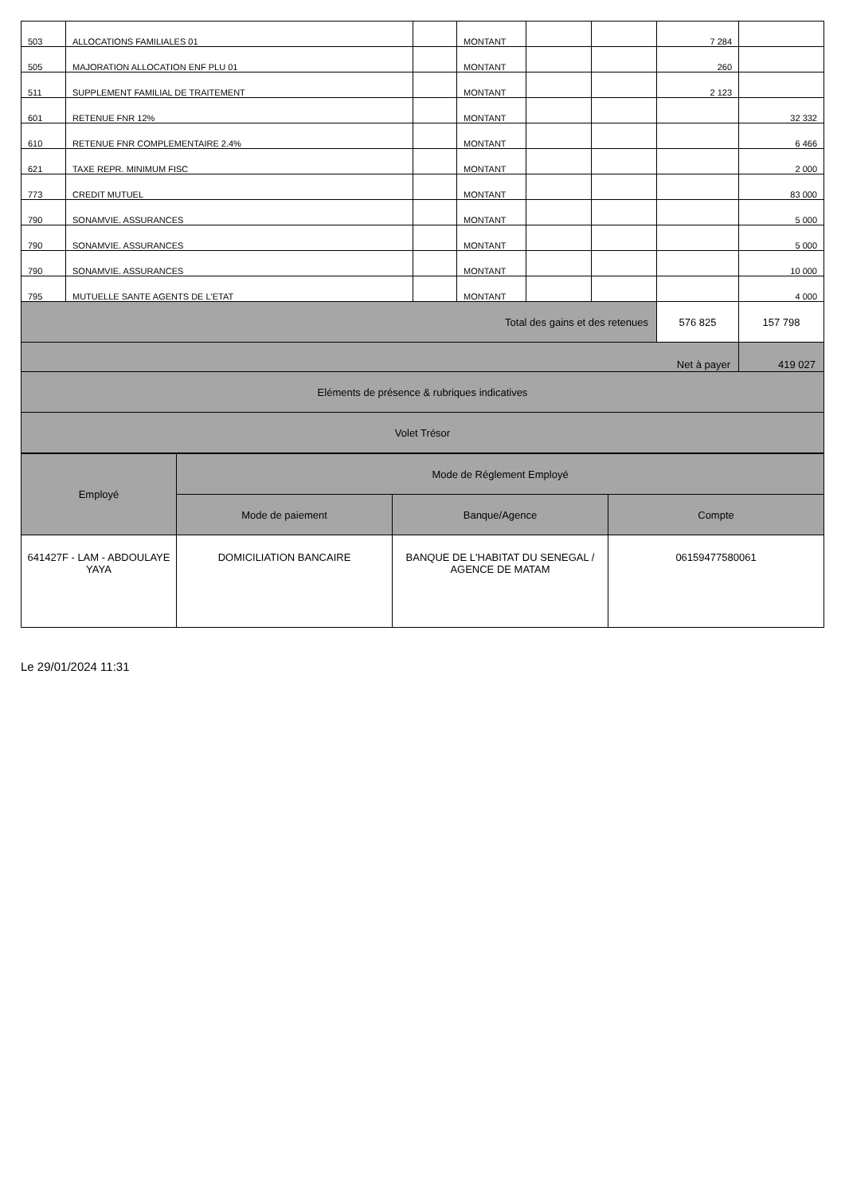| 503 | ALLOCATIONS FAMILIALES 01 | | MONTANT | | | 7 284 | |
| 505 | MAJORATION ALLOCATION ENF PLU 01 | | MONTANT | | | 260 | |
| 511 | SUPPLEMENT FAMILIAL DE TRAITEMENT | | MONTANT | | | 2 123 | |
| 601 | RETENUE FNR 12% | | MONTANT | | | | 32 332 |
| 610 | RETENUE FNR COMPLEMENTAIRE 2.4% | | MONTANT | | | | 6 466 |
| 621 | TAXE REPR. MINIMUM FISC | | MONTANT | | | | 2 000 |
| 773 | CREDIT MUTUEL | | MONTANT | | | | 83 000 |
| 790 | SONAMVIE. ASSURANCES | | MONTANT | | | | 5 000 |
| 790 | SONAMVIE. ASSURANCES | | MONTANT | | | | 5 000 |
| 790 | SONAMVIE. ASSURANCES | | MONTANT | | | | 10 000 |
| 795 | MUTUELLE SANTE AGENTS DE L'ETAT | | MONTANT | | | | 4 000 |
| Total des gains et des retenues | | | | | | 576 825 | 157 798 |
| Net à payer | | | | | | | 419 027 |
| Eléments de présence & rubriques indicatives | | | | | | | |
| Volet Trésor | | | | | | | |
| Employé | Mode de Réglement Employé | | |
| --- | --- | --- | --- |
| | Mode de paiement | Banque/Agence | Compte |
| 641427F - LAM - ABDOULAYE YAYA | DOMICILIATION BANCAIRE | BANQUE DE L'HABITAT DU SENEGAL / AGENCE DE MATAM | 06159477580061 |
Le 29/01/2024 11:31